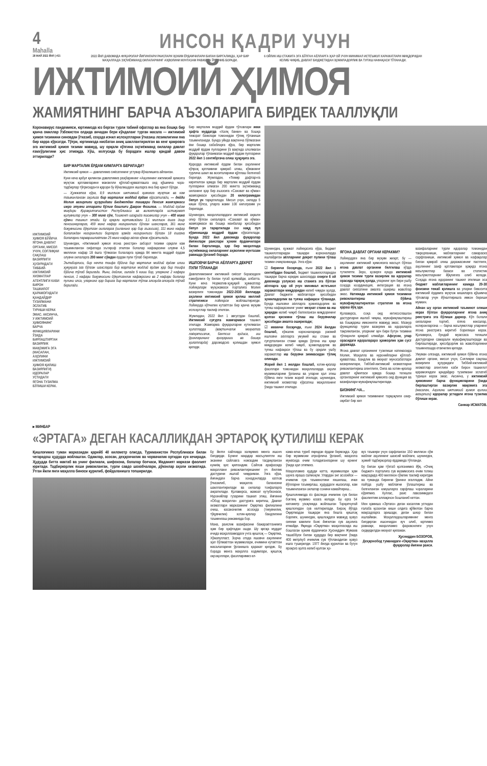4
Mahalla
28 МАЙ 2022 ЙИЛ | #21
ИНСОН ҚАДРИ УЧУН
2022 ЙИЛ ДАВОМИДА ФУҚАРОЛАР ЙИҒИНЛАРИ РАИСЛАРИ ҲОКИМ ЁРДАМЧИЛАРИ БИЛАН БИРГАЛИКДА, ҲАР БИР МАҲАЛЛАДА ЭҲТИЁЖМАНД ОИЛАЛАРНИНГ АҲВОЛИНИ МУНТАЗАМ РАВИШДА ЎРГАНИБ БОРАДИ.
6 ОЙЛИК ИШ СТАЖИГА ЭГА БЎЛГАН АЁЛЛАРГА ҲАР ОЙ УЧУН МИНИМАЛ ИСТЕЪМОЛ ХАРАЖАТЛАРИ МИҚДОРИДАН КЕЛИБ ЧИҚИБ, ДАВЛАТ БЮДЖЕТИДАН ҲОМИЛАДОРЛИК ВА ТУҒИШ НАФАҚАСИ ТЎЛАНАДИ.
ИЖТИМОИЙ ҲИМОЯ
ЖАМИЯТНИНГ БАРЧА АЪЗОЛАРИГА БИРДЕК ТААЛЛУҚЛИ
Коронавирус пандемияси, юртимизда юз берган турли табиий офатлар ва яна бошқа бир қанча омиллар Ўзбекистон олдида анчадан бери кўндаланг турган масала — ижтимоий ҳимоя тизимини синовдан ўтказиб, соҳада изчил ислоҳотларни ўтказиш лозимлигини яна бир карра кўрсатди. Тўғри, юртимизда нисбатан аниқ шакллантирилган ва кенг қамровга эга ижтимоий ҳимоя тизими мавжуд, шу орқали кўпгина эҳтиёжманд оилалар давлат ғамхўрлигини ҳис этмоқда. Хўш, келгусида бу борадаги ишлар қандай давом эттирилади?
ИЖТИМОИЙ ҲИМОЯ БЎЙИЧА ЯГОНА ДАВЛАТ ОРГАНИ, МИСОЛ УЧУН, СОҒЛИҚНИ САҚЛАШ ВАЗИРЛИГИ ҲУЗУРИДАГИ ТИББИЙ-ИЖТИМОИЙ ХИЗМАТЛАР АГЕНТЛИГИ КАБИ БИРОН ТАШКИЛОТ ҚАРАМОҒИДАГИ ҚАНДАЙДИР ТУЗИЛМАНИ ЭСЛАТИБ ТУРИШИ КЕРАК ЭМАС. АКСИНЧА, У ИЖТИМОИЙ ҲИМОЯНИНГ БАРЧА ФУНКЦИЯЛАРИНИ ЎЗИДА БИРЛАШТИРГАН ВАЗИРЛИК МАҚОМИГА ЭГА (МАСАЛАН, АҲОЛИНИ ИЖТИМОИЙ ҲИМОЯ ҚИЛИШ ВАЗИРЛИГИ) ИДОРАЛАР УСТИДАГИ ЯГОНА ТУЗИЛМА БЎЛИШИ КЕРАК.
БИР МАРТАЛИК ЁРДАМ КИМЛАРГА БЕРИЛАДИ?
Ижтимоий ҳимоя — давлатимиз сиёсатининг устувор йўналишига айланган.
Куни кеча қабул қилинган давлатимиз раҳбарининг «Аҳолининг ижтимоий ҳимояга муҳтож қатламларини манзилли қўллаб-қувватлашга оид қўшимча чора-тадбирлар тўғрисида»ги қарори бу йўналишдаги ишларга яна бир қанот бўлди.
— Ҳужжатга кўра, 8,9 миллион ижтимоий ҳимояга муҳтож ва кам таъминланган аҳолига бир марталик моддий ёрдам кўрсатилади, — дейди Молия вазирлиги ҳузуридаги Бюджетдан ташқари Пенсия жамғармаси ижро этувчи аппарати бўлим бошлиғи Даврон Фозилов. — Моддий ёрдам миқдори Қорақалпоғистон Республикаси ва вилоятларда истиқомат қилувчилар учун – 300 минг сўм, Тошкент шаҳрида яшовчилар учун – 400 минг сўмни ташкил этади. Бу орқали юртимиздаги 3,1 миллион ёшга доир пенсионерларга, 459 минг нафар ногиронлиги бўлган шахсларга, 361 минг боқувчисини йўқотган оилаларга (оиланинг ҳар бир аъзосига), 311 минг нафар болаликдан ногиронлиги борларга ҳамда ногиронлиги бўлган 18 ёшгача болаларни парваришлаётган 25 минг нафар аёлга кўмак кўрсатилади.
Шунингдек, «Ижтимоий ҳимоя ягона реестри» ахборот тизими орқали кам таъминланган сифатида эътироф этилган болалар нафақасини олувчи 4,5 миллион нафар 18 ёшга тўлмаган болаларга ҳамда 84 мингта моддий ёрдам олувчи оилаларга 200 минг сўмдан ёрдам пули тўлаб берилади.
Эътиборлиси, бир нечта тоифа бўйича бир марталик моддий ёрдам олиш ҳуқуқига эга бўлган шахсларга бир марталик моддий ёрдам ҳар бир тоифа бўйича тўлаб берилади. Яъни, дейлик, оилада 5 киши бор, уларнинг 2 нафари пенсия, 1 нафари боқувчисини йўқотганлик нафақасини ва 2 нафари болалар пулини олса, уларнинг ҳар бирига бир марталик тўлов алоҳида-алоҳида тўлаб берилади.
Бир марталик моддий ёрдам тўловлари икки ҳафта муддатда «Халқ банки» ва бошқа тижорат банклари томонидан тўлиқ тўланиши таъминланади. Бунда уйида вақтинча бўлмагани ёки бошқа сабабларга кўра, бир марталик моддий ёрдам пулларини ўз вақтида ололмаган фуқаролар тўланмаган моддий ёрдам пулларини 2022 йил 1 сентябргача олиш ҳуқуқига эга.
Қарорда ижтимоий ёрдам билан аҳолининг кўпроқ қатламини қамраб олиш, кўмакнинг турлича шакл ва воситаларини қўллаш белгилаб берилди. Жумладан, «Темир дафтар»га киритилган ҳамда бир марталик моддий ёрдам пулларини олмаган 200 мингта эҳтиёжманд оиланинг ҳар бир аъзосига «Саховат ва кўмак» жамғармаси ҳисобидан 20 килограммдан бепул ун тарқатилади. Мисол учун, оилада 5 киши бўлса, уларга жами 100 килограмм ун берилади.
Шунингдек, маҳаллалардаги ижтимоий аҳволи оғир бўлган оилаларга «Саховат ва кўмак» жамғармаси ва бошқа манбалар ҳисобидан бепул ун тарқатилади ёки нақд пул кўринишида моддий ёрдам кўрсатилади. Бунда 2022 йил давомида фуқаролар йиғинлари раислари ҳоким ёрдамчилари билан биргаликда, ҳар бир маҳаллада эҳтиёжманд оилаларнинг аҳволини мунтазам равишда ўрганиб боради.
ИШЛОВЧИ БАРЧА АЁЛЛАРГА ДЕКРЕТ ПУЛИ ТЎЛАНАДИ
Давлатимизнинг ижтимоий сиёсат борасидаги ғамхўрлиги бу билан тугаб қолмайди, албатта. Куни кеча Норматив-ҳуқуқий ҳужжатлар лойиҳалари муҳокамаси порталига Молия вазирлиги томонидан 2022-2030 йилларда аҳолини ижтимоий ҳимоя қилиш миллий стратегияси лойиҳаси жойлаштирилди. Лойиҳада кўпчилик кутаётган бир қанча муҳим ислоҳотлар таклиф этилган.
Жумладан, 2022 йил 1 августдан бошлаб, Ижтимоий суғурта жамғармаси ташкил этилади. Жамғарма фуқароларни кутилмаган ҳолатларда (вақтинчалик меҳнатга лаёқатсизлик, бахтсиз ҳодиса, иш ўринларининг қисқариши ва бошқа ҳолатларда) даромадсиз қолишдан ҳимоя қилади.
Шунингдек, ҳужжат лойиҳасига кўра, бюджет ташкилотларидан ташқари корхоналарда ишлайдиган аёлларнинг декрет пулини тўлаш тизими очиқланмоқда. Унга кўра:
☑ биринчи босқичда, яъни 2022 йил 1 сентябрдан бошлаб, бюджет ташкилотларидан ташқари барча юридик шахсларда охирги 6 ой давомида узлуксиз иш стажига эга бўлган аёлларга ҳар ой учун минимал истеъмол харажатлари миқдоридан келиб чиққан ҳолда, Давлат бюджети маблағлари ҳисобидан ҳомиладорлик ва туғиш нафақаси тўланади. Бунда ишловчи аёлларга ҳомиладорлик ва туғиш нафақасининг унинг меҳнат стажи ва иш ҳақидан келиб чиқиб белгиланган миқдорининг қолган қисмини тўлаш иш берувчилар ҳисобидан амалга оширилади;
☑ иккинчи босқичда, яъни 2024 йилдан бошлаб, хўжалик корхоналарида расмий ишловчи аёлларга умумий иш стажи ва суғурталанган стажи ҳамда ўртача иш ҳақи миқдоридан келиб чиқиб, ҳомиладорлик ва туғиш нафақаси тўлаш ва бу орқали ушбу харажатлар иш берувчи зиммасидан тўлиқ олинади.
Жорий йил 1 июлдан бошлаб, хотин-қизлар фаоллари томонидан маҳаллаларда аҳоли муаммоларини ўрганиш ва уларни ҳал этиш бўйича янги тизим жорий этилади, шунингдек, ижтимоий хизматлар кўрсатиш маҳалланинг ўзида ташкил этилади.
ЯГОНА ДАВЛАТ ОРГАНИ КЕРАКМИ?
Лойиҳадаги яна бир муҳим жиҳат, бу — аҳолининг ижтимоий ҳимоясига масъул бўлган ягона давлат органини белгилаш кўзда тутиляпти. Зеро, ҳозирги кунда ижтимоий ҳимоя тизими турли вазирлик ва идоралар орасида тарқоқ ҳолда, уларнинг ҳеч бири ушбу соҳада координация, интеграция ва ягона давлат сиёсатини амалга ошириш жавобгар эмас. Натижада ижтимоий ҳимоя тизимини ривожлантириш бўйича мувофиқлаштирилган стратегия ва ягона қараш йўқ эди.
Қолаверса, соҳа оид ихтисослашган дастурларни ишлаб чиқиш, мувофиқлаштириш ва бошқариш имконияти мавжуд эмас. Мазкур функциялар турли вазирлик ва идораларга тақсимланган, уларнинг ҳеч бири бутун тизимни тўлақонли қамраб олмайди. Афсуски, улар орасидаги идоралараро ҳамкорлик ҳам суст даражада.
Ягона давлат органининг тузилиши натижасида Молия, Маҳалла ва нуронийларни қўллаб-қувватлаш, Бандлик ва меҳнат муносабатлари вазирликлари, Тиббий-ижтимоий хизматларни ривожлантириш агентлиги, Оила ва хотин-қизлар давлат қўмитаси ҳамда бошқа тегишли органларнинг ижтимоий ҳимояга оид функция ва вазифалари мувофиқлаштирилади.
БИЗНИНГ-ЧА...
Ижтимоий ҳимоя тизимининг тарқоқлиги охир-оқибат бир хил
вазифаларнинг турли идоралар томонидан такрорланиши, маблағларнинг самарасиз сарфланиши, ижтимоий ҳимоя ва нафақалар билан қамраб олиш даражасининг пастлиги, аҳолининг заиф қатламлари ҳақида ягона маълумотлар базаси ва статистик маълумотларнинг йўқлигига олиб келади. Соҳада ягона идоранинг ташкил этилиши эса бюджет маблағларининг камида 20-30 фоизини тежаб қолишга ва уларни бевосита ижтимоий ёрдамга муҳтож кишиларга қўшимча тўловлар учун йўналтиришга имкон бериши мумкин.
Айнан шу орган ижтимоий таъминот олиши керак бўлган фуқароларнинг ягона аниқ реестрига эга бўлиши даркор. Кўп болали оилаларни тортиб, ёлғиз кексалар, ногиронларгача — барча маълумотлар уларнинг ягона реестрига киритиб борилиши керак. Қолаверса, бундай муассаса тегишли дастурларни самарали мувофиқлаштиради ва бирлаштиради, ҳисобдорлик ва жавобгарликни таъминлашда етакчилик қилади.
Умуман олганда, ижтимоий ҳимоя бўйича ягона давлат органи, мисол учун, Соғлиқни сақлаш вазирлиги ҳузуридаги Тиббий-ижтимоий хизматлар агентлиги каби бирон ташкилот қарамоғидаги қандайдир тузилмани эслатиб туриши керак эмас. Аксинча, у ижтимоий ҳимоянинг барча функцияларини ўзида бирлаштирган вазирлик мақомига эга (масалан, Аҳолини ижтимоий ҳимоя қилиш вазирлиги) идоралар устидаги ягона тузилма бўлиши керак.
Санжар ИСМАТОВ.
▸ МИНБАР
«ЭРТАГА» ДЕГАН КАСАЛЛИКДАН ЭРТАРОҚ ҚУТИЛИШ КЕРАК
Қишлоғимиз туман марказидан қарийб 40 километр олисда, Туркманистон Республикаси билан чегарадош ҳудудда жойлашган. Одамлар, асосан, деҳқончилик ва чорвачилик ортидан кун кечиради. Ҳудудда битта мактаб ва унинг филиали, шифохона, болалар боғчаси, Маданият маркази фаолият юритади. Тадбиркорлик яхши ривожланган, турли савдо шохобчалари, дўконлар аҳоли хизматида. Ўтган йили янги маҳалла биноси қурилиб, фойдаланишга топширилди.
Бу йилги сайловда халқимиз менга ишонч билдирди. Бунинг нақадар масъулиятли иш эканини сайловга номзодим тасдиқланган куниёқ ҳис қилгандим. Сайлов арафасида маҳаллани ривожлантиришнинг уч йиллик дастурини ишлаб чиққанман. Унга кўра, йиғиндаги барча хонадонларда хатлов ўтказилиб, маҳалла балансини шакллантирилади ва оилалар тоифаларга ажратилади. Қолаверса, жамоат кутубхонаси, Нуронийлар гузарини ташкил этиш, йиғинни «Обод маҳалла» дастурига киритиш, Давлат хизматлари марказининг Оқиртма филиалини очиш, касаначилик асосида (тикувчилик, тўқувчилик) хотин-қизлар бандлигини таъминлаш режамизда бор.
Мана, раислик вазифасини бажараётганимга ҳам бир ҳафтадан ошди. Шу қисқа муддат ичида маҳалламиздаги учта қишлоқ — Оқиртма, Хўжапулласт, Зорча отада яшовчи аҳолининг ҳал бўлмаётган муаммолари, ечимини кутаётган масалаларини ўрганишга ҳаракат қилдик. Бу борада менга маҳалла ходимлари, қишлоқ оқсоқоллари, фаолларимиз ел-
кама-елка туриб яқиндан ёрдам бермоқда. Ҳар бир муаммони атрофлича ўрганиб, маҳалла мукёсида ечим топадиганларини шу ернинг ўзида ҳал этяпмиз.
Маҳалламиз ҳудуди катта, муаммолари ҳам шунга яраша салмоқли. Улардан энг асосийси — ичимлик сув таъминотини яхшилаш, ички йўлларни таъмирлаш, ҳудуддаги ишсизлар, кам таъминланган оилалар сонини камайтириш...
Қишлоғимизда ёз фаслида ичимлик сув билан боғлиқ муаммо юзага келади. Бу ерга 54 километр узоқликда жойлашган Торқопчуғай қишлоғидан сув келтирилади. Бироқ йўлда Оқиртмадан ташқари яна бешта қишлоқ борлиги, шунингдек, қишлоқдаги мавжуд ҳовуз сиғими камлиги боис йиғилган сув аҳолига етмайди. Яқинда «Оқиртма» маҳалласида иш бошлаган ҳоким ёрдамчиси Ҳусниддин Жумаев ташаббуси билан ҳудудда бир вақтнинг ўзида 400 метр/куб ичимлик сув тўпланадиган ҳовуз ишга туширилди. 1977 йилда қурилган ва бугун яроқсиз ҳолга келиб қолган ҳо-
вуз таъмири учун сарфланган 150 миллион сўм маблағ аҳолининг шахсий маблағи, шунингдек, ҳомий тадбиркорлар ёрдамида тўпланди.
Бу билан ҳам тўхтаб қолганимиз йўқ. «Очиқ бюджет» порталига сув муаммосига ечим топиш мақсадида 400 миллион сўмлик таклиф киритдик ва туманда биринчи ўринни эгалладик. Айни пайтда ушбу маблағни ўзлаштириш ва белгиланган юмушларга сарфлаш чораларини кўряпмиз. Хуллас, раис лавозимидаги фаолиятим аллақачон бошланиб кетган.
Мен ҳамиша «Эртага» деган касаллик устидан ғалаба қозонган киши олдига қўйилган барча мақсадларга эришади, деган шиор билан ишлайман. Маҳалладошларимнинг менга билдирган ишончидан куч олиб, юртимиз равнақи, маҳалламиз фаровонлиги учун сидқидилдан меҳнат қиламан.
Ҳусниддин БОЗОРОВ,
Деҳқонобод туманидаги «Оқиртма» маҳалла фуқаролар йиғини раиси.